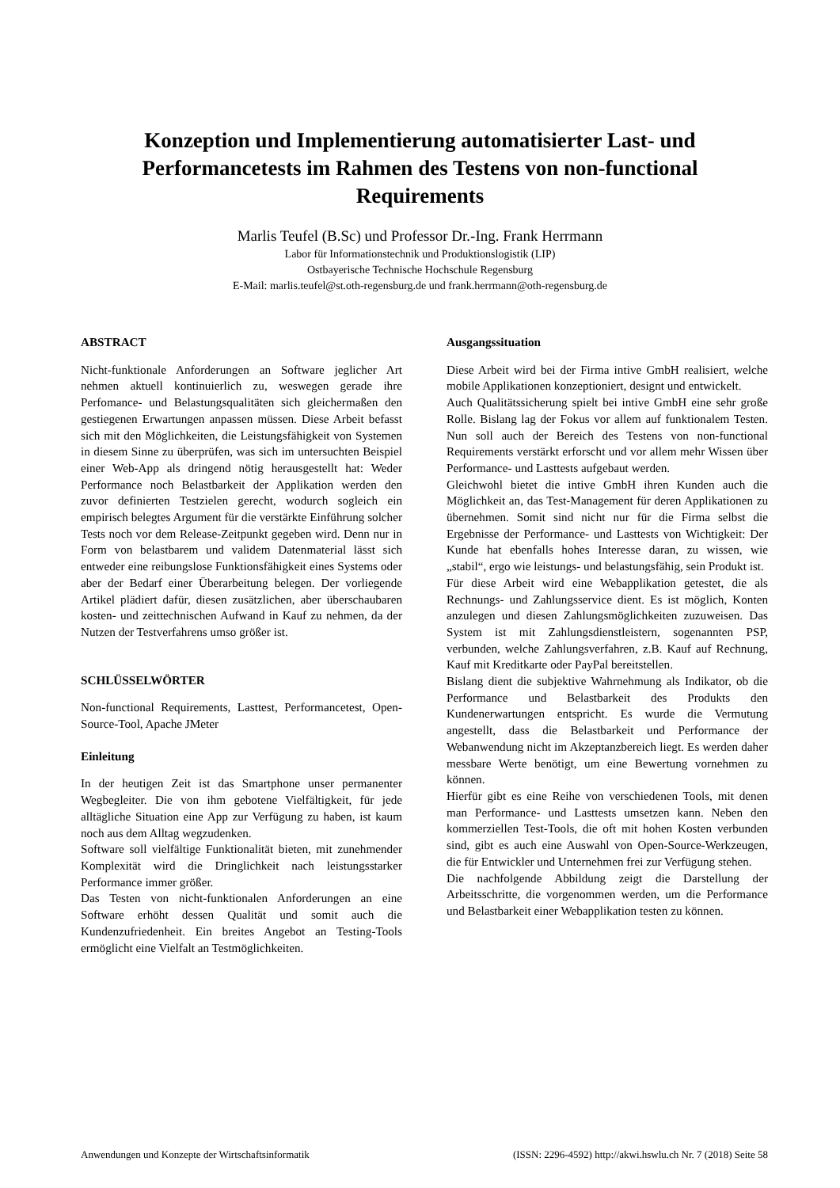Konzeption und Implementierung automatisierter Last- und Performancetests im Rahmen des Testens von non-functional Requirements
Marlis Teufel (B.Sc) und Professor Dr.-Ing. Frank Herrmann
Labor für Informationstechnik und Produktionslogistik (LIP)
Ostbayerische Technische Hochschule Regensburg
E-Mail: marlis.teufel@st.oth-regensburg.de und frank.herrmann@oth-regensburg.de
ABSTRACT
Nicht-funktionale Anforderungen an Software jeglicher Art nehmen aktuell kontinuierlich zu, weswegen gerade ihre Perfomance- und Belastungsqualitäten sich gleichermaßen den gestiegenen Erwartungen anpassen müssen. Diese Arbeit befasst sich mit den Möglichkeiten, die Leistungsfähigkeit von Systemen in diesem Sinne zu überprüfen, was sich im untersuchten Beispiel einer Web-App als dringend nötig herausgestellt hat: Weder Performance noch Belastbarkeit der Applikation werden den zuvor definierten Testzielen gerecht, wodurch sogleich ein empirisch belegtes Argument für die verstärkte Einführung solcher Tests noch vor dem Release-Zeitpunkt gegeben wird. Denn nur in Form von belastbarem und validem Datenmaterial lässt sich entweder eine reibungslose Funktionsfähigkeit eines Systems oder aber der Bedarf einer Überarbeitung belegen. Der vorliegende Artikel plädiert dafür, diesen zusätzlichen, aber überschaubaren kosten- und zeittechnischen Aufwand in Kauf zu nehmen, da der Nutzen der Testverfahrens umso größer ist.
SCHLÜSSELWÖRTER
Non-functional Requirements, Lasttest, Performancetest, Open-Source-Tool, Apache JMeter
Einleitung
In der heutigen Zeit ist das Smartphone unser permanenter Wegbegleiter. Die von ihm gebotene Vielfältigkeit, für jede alltägliche Situation eine App zur Verfügung zu haben, ist kaum noch aus dem Alltag wegzudenken.
Software soll vielfältige Funktionalität bieten, mit zunehmender Komplexität wird die Dringlichkeit nach leistungsstarker Performance immer größer.
Das Testen von nicht-funktionalen Anforderungen an eine Software erhöht dessen Qualität und somit auch die Kundenzufriedenheit. Ein breites Angebot an Testing-Tools ermöglicht eine Vielfalt an Testmöglichkeiten.
Ausgangssituation
Diese Arbeit wird bei der Firma intive GmbH realisiert, welche mobile Applikationen konzeptioniert, designt und entwickelt.
Auch Qualitätssicherung spielt bei intive GmbH eine sehr große Rolle. Bislang lag der Fokus vor allem auf funktionalem Testen. Nun soll auch der Bereich des Testens von non-functional Requirements verstärkt erforscht und vor allem mehr Wissen über Performance- und Lasttests aufgebaut werden.
Gleichwohl bietet die intive GmbH ihren Kunden auch die Möglichkeit an, das Test-Management für deren Applikationen zu übernehmen. Somit sind nicht nur für die Firma selbst die Ergebnisse der Performance- und Lasttests von Wichtigkeit: Der Kunde hat ebenfalls hohes Interesse daran, zu wissen, wie „stabil“, ergo wie leistungs- und belastungsfähig, sein Produkt ist.
Für diese Arbeit wird eine Webapplikation getestet, die als Rechnungs- und Zahlungsservice dient. Es ist möglich, Konten anzulegen und diesen Zahlungsmöglichkeiten zuzuweisen. Das System ist mit Zahlungsdienstleistern, sogenannten PSP, verbunden, welche Zahlungsverfahren, z.B. Kauf auf Rechnung, Kauf mit Kreditkarte oder PayPal bereitstellen.
Bislang dient die subjektive Wahrnehmung als Indikator, ob die Performance und Belastbarkeit des Produkts den Kundenerwartungen entspricht. Es wurde die Vermutung angestellt, dass die Belastbarkeit und Performance der Webanwendung nicht im Akzeptanzbereich liegt. Es werden daher messbare Werte benötigt, um eine Bewertung vornehmen zu können.
Hierfür gibt es eine Reihe von verschiedenen Tools, mit denen man Performance- und Lasttests umsetzen kann. Neben den kommerziellen Test-Tools, die oft mit hohen Kosten verbunden sind, gibt es auch eine Auswahl von Open-Source-Werkzeugen, die für Entwickler und Unternehmen frei zur Verfügung stehen.
Die nachfolgende Abbildung zeigt die Darstellung der Arbeitsschritte, die vorgenommen werden, um die Performance und Belastbarkeit einer Webapplikation testen zu können.
Anwendungen und Konzepte der Wirtschaftsinformatik (ISSN: 2296-4592) http://akwi.hswlu.ch Nr. 7 (2018) Seite 58